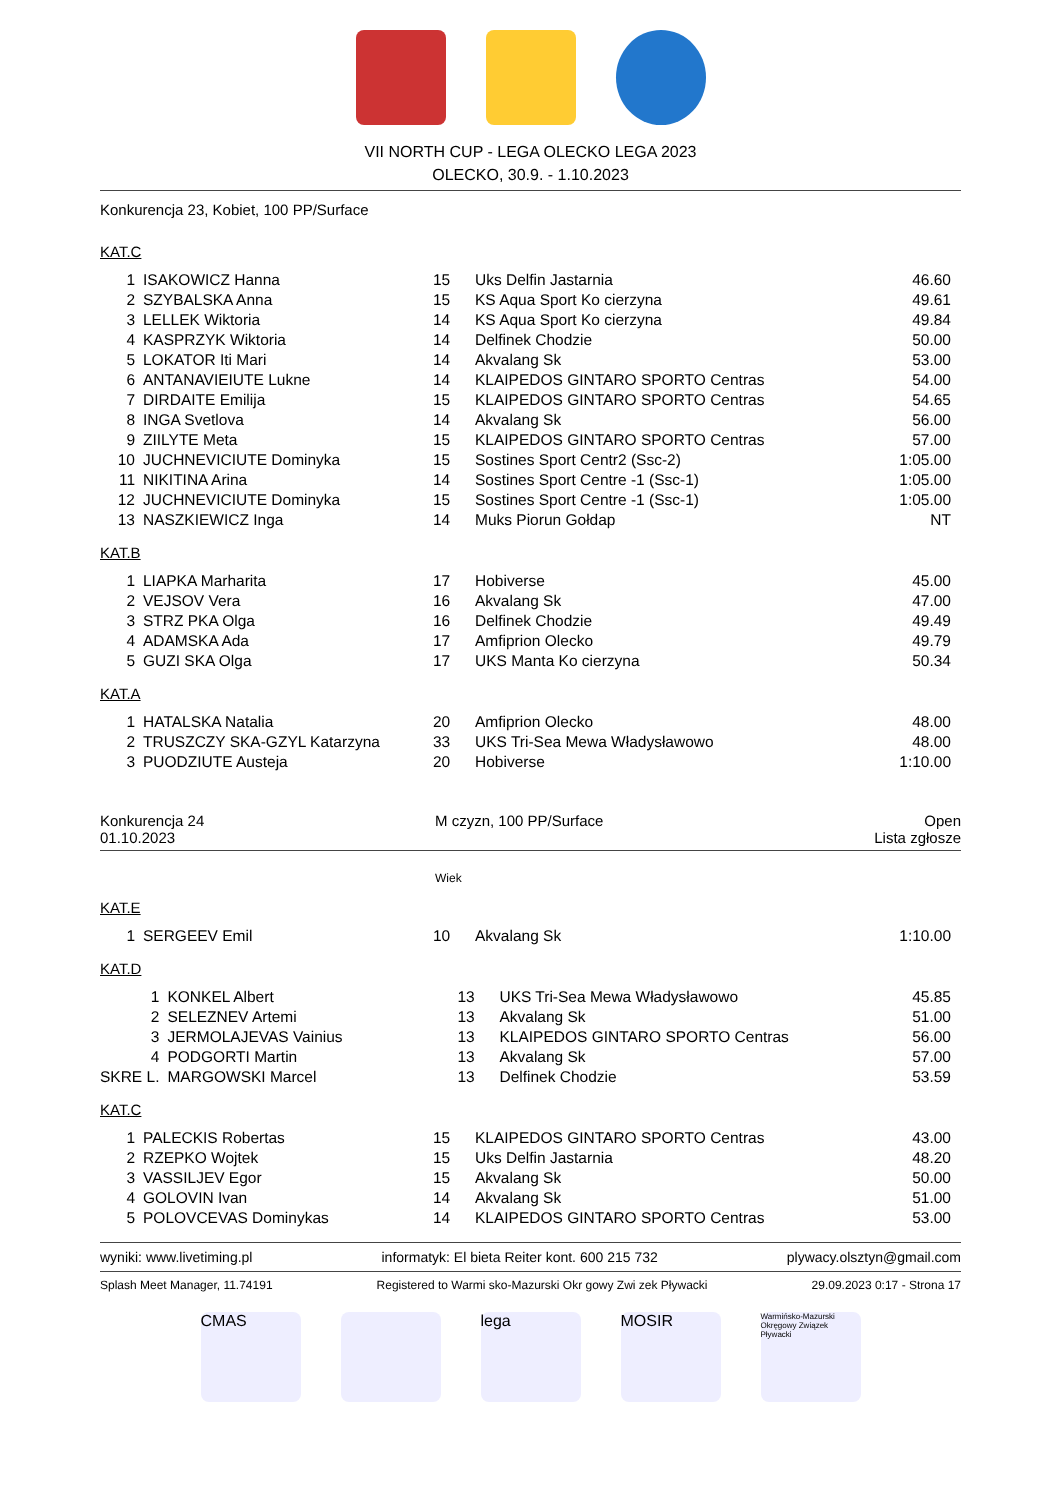VII NORTH CUP - LEGA OLECKO LEGA 2023
OLECKO, 30.9. - 1.10.2023
Konkurencja 23, Kobiet, 100 PP/Surface
KAT.C
| 1 | ISAKOWICZ Hanna | 15 | Uks Delfin Jastarnia | 46.60 |
| 2 | SZYBALSKA Anna | 15 | KS Aqua Sport Ko cierzyna | 49.61 |
| 3 | LELLEK Wiktoria | 14 | KS Aqua Sport Ko cierzyna | 49.84 |
| 4 | KASPRZYK Wiktoria | 14 | Delfinek Chodzie | 50.00 |
| 5 | LOKATOR Iti Mari | 14 | Akvalang Sk | 53.00 |
| 6 | ANTANAVIEIUTE Lukne | 14 | KLAIPEDOS GINTARO SPORTO Centras | 54.00 |
| 7 | DIRDAITE Emilija | 15 | KLAIPEDOS GINTARO SPORTO Centras | 54.65 |
| 8 | INGA Svetlova | 14 | Akvalang Sk | 56.00 |
| 9 | ZIILYTE Meta | 15 | KLAIPEDOS GINTARO SPORTO Centras | 57.00 |
| 10 | JUCHNEVICIUTE Dominyka | 15 | Sostines Sport Centr2 (Ssc-2) | 1:05.00 |
| 11 | NIKITINA Arina | 14 | Sostines Sport Centre -1 (Ssc-1) | 1:05.00 |
| 12 | JUCHNEVICIUTE Dominyka | 15 | Sostines Sport Centre -1 (Ssc-1) | 1:05.00 |
| 13 | NASZKIEWICZ Inga | 14 | Muks Piorun Gołdap | NT |
KAT.B
| 1 | LIAPKA Marharita | 17 | Hobiverse | 45.00 |
| 2 | VEJSOV Vera | 16 | Akvalang Sk | 47.00 |
| 3 | STRZ PKA Olga | 16 | Delfinek Chodzie | 49.49 |
| 4 | ADAMSKA Ada | 17 | Amfiprion Olecko | 49.79 |
| 5 | GUZI SKA Olga | 17 | UKS Manta Ko cierzyna | 50.34 |
KAT.A
| 1 | HATALSKA Natalia | 20 | Amfiprion Olecko | 48.00 |
| 2 | TRUSZCZY SKA-GZYL Katarzyna | 33 | UKS Tri-Sea Mewa Władysławowo | 48.00 |
| 3 | PUODZIUTE Austeja | 20 | Hobiverse | 1:10.00 |
| Konkurencja 24 01.10.2023 | M czyzn, 100 PP/Surface | Open Lista zgłosze |
Wiek
KAT.E
| 1 | SERGEEV Emil | 10 | Akvalang Sk | 1:10.00 |
KAT.D
| 1 | KONKEL Albert | 13 | UKS Tri-Sea Mewa Władysławowo | 45.85 |
| 2 | SELEZNEV Artemi | 13 | Akvalang Sk | 51.00 |
| 3 | JERMOLAJEVAS Vainius | 13 | KLAIPEDOS GINTARO SPORTO Centras | 56.00 |
| 4 | PODGORTI Martin | 13 | Akvalang Sk | 57.00 |
| SKRE L. | MARGOWSKI Marcel | 13 | Delfinek Chodzie | 53.59 |
KAT.C
| 1 | PALECKIS Robertas | 15 | KLAIPEDOS GINTARO SPORTO Centras | 43.00 |
| 2 | RZEPKO Wojtek | 15 | Uks Delfin Jastarnia | 48.20 |
| 3 | VASSILJEV Egor | 15 | Akvalang Sk | 50.00 |
| 4 | GOLOVIN Ivan | 14 | Akvalang Sk | 51.00 |
| 5 | POLOVCEVAS Dominykas | 14 | KLAIPEDOS GINTARO SPORTO Centras | 53.00 |
wyniki: www.livetiming.pl informatyk: El bieta Reiter kont. 600 215 732 plywacy.olsztyn@gmail.com
Splash Meet Manager, 11.74191 Registered to Warmi sko-Mazurski Okr gowy Zwi zek Pływacki 29.09.2023 0:17 - Strona 17
CMAS lega MOSIR
Warmińsko-Mazurski Okręgowy Związek Pływacki